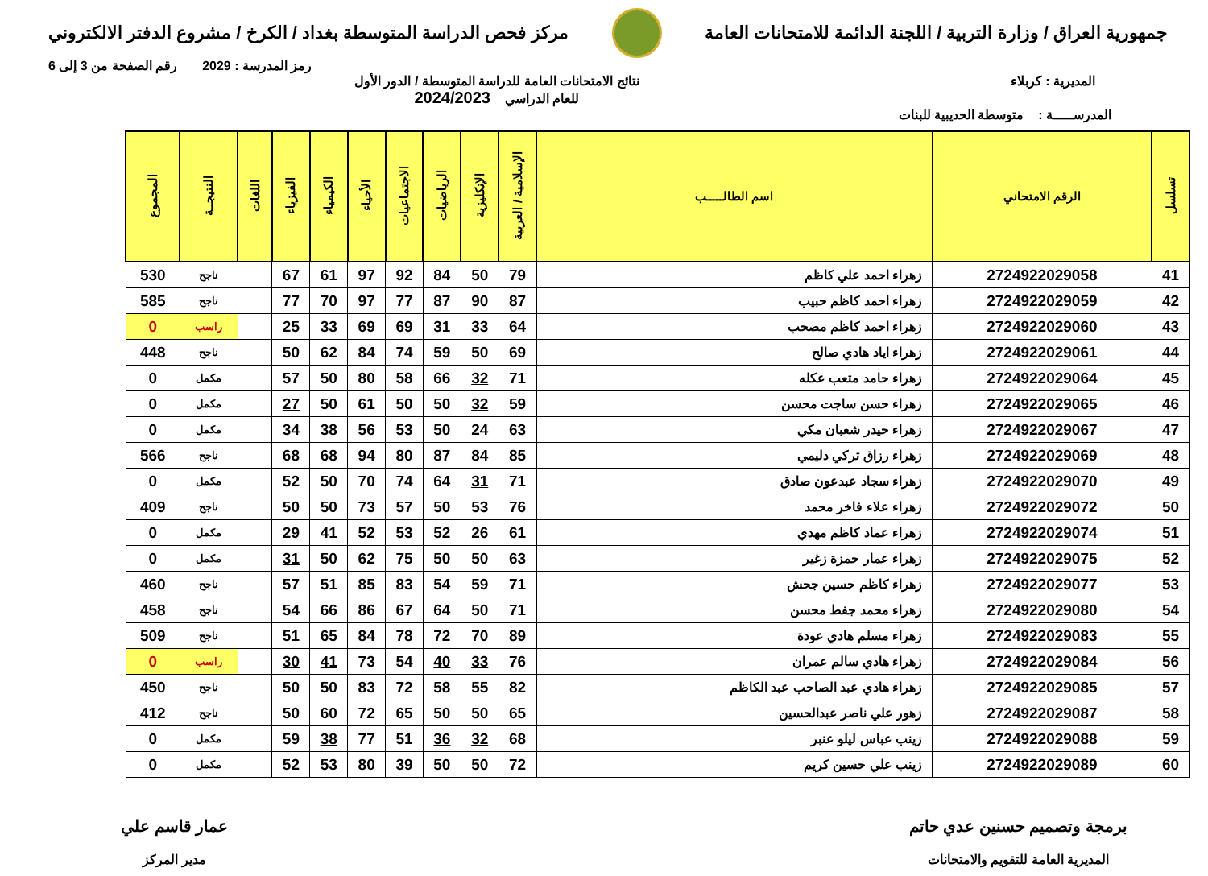جمهورية العراق / وزارة التربية / اللجنة الدائمة للامتحانات العامة
مركز فحص الدراسة المتوسطة بغداد / الكرخ / مشروع الدفتر الالكتروني
رمز المدرسة : 2029 رقم الصفحة من 3 إلى 6
المديرية : كربلاء نتائج الامتحانات العامة للدراسة المتوسطة / الدور الأول
للعام الدراسي 2024/2023
المدرســـــة : متوسطة الحديبية للبنات
| تسلسل | الرقم الامتحاني | اسم الطالـــــب | الإسلامية / العربية | الإنكليزية | الرياضيات | الاجتماعيات | الأحياء | الكيمياء | الفيزياء | اللغات | النتيجــة | المجموع |
| --- | --- | --- | --- | --- | --- | --- | --- | --- | --- | --- | --- | --- |
| 41 | 2724922029058 | زهراء احمد علي كاظم | 79 | 50 | 84 | 92 | 97 | 61 | 67 | | ناجح | 530 |
| 42 | 2724922029059 | زهراء احمد كاظم حبيب | 87 | 90 | 87 | 77 | 97 | 70 | 77 | | ناجح | 585 |
| 43 | 2724922029060 | زهراء احمد كاظم مصحب | 64 | 33 | 31 | 69 | 69 | 33 | 25 | | راسب | 0 |
| 44 | 2724922029061 | زهراء اياد هادي صالح | 69 | 50 | 59 | 74 | 84 | 62 | 50 | | ناجح | 448 |
| 45 | 2724922029064 | زهراء حامد متعب عكله | 71 | 32 | 66 | 58 | 80 | 50 | 57 | | مكمل | 0 |
| 46 | 2724922029065 | زهراء حسن ساجت محسن | 59 | 32 | 50 | 50 | 61 | 50 | 27 | | مكمل | 0 |
| 47 | 2724922029067 | زهراء حيدر شعبان مكي | 63 | 24 | 50 | 53 | 56 | 38 | 34 | | مكمل | 0 |
| 48 | 2724922029069 | زهراء رزاق تركي دليمي | 85 | 84 | 87 | 80 | 94 | 68 | 68 | | ناجح | 566 |
| 49 | 2724922029070 | زهراء سجاد عبدعون صادق | 71 | 31 | 64 | 74 | 70 | 50 | 52 | | مكمل | 0 |
| 50 | 2724922029072 | زهراء علاء فاخر محمد | 76 | 53 | 50 | 57 | 73 | 50 | 50 | | ناجح | 409 |
| 51 | 2724922029074 | زهراء عماد كاظم مهدي | 61 | 26 | 52 | 53 | 52 | 41 | 29 | | مكمل | 0 |
| 52 | 2724922029075 | زهراء عمار حمزة زغير | 63 | 50 | 50 | 75 | 62 | 50 | 31 | | مكمل | 0 |
| 53 | 2724922029077 | زهراء كاظم حسين جحش | 71 | 59 | 54 | 83 | 85 | 51 | 57 | | ناجح | 460 |
| 54 | 2724922029080 | زهراء محمد جفط محسن | 71 | 50 | 64 | 67 | 86 | 66 | 54 | | ناجح | 458 |
| 55 | 2724922029083 | زهراء مسلم هادي عودة | 89 | 70 | 72 | 78 | 84 | 65 | 51 | | ناجح | 509 |
| 56 | 2724922029084 | زهراء هادي سالم عمران | 76 | 33 | 40 | 54 | 73 | 41 | 30 | | راسب | 0 |
| 57 | 2724922029085 | زهراء هادي عبد الصاحب عبد الكاظم | 82 | 55 | 58 | 72 | 83 | 50 | 50 | | ناجح | 450 |
| 58 | 2724922029087 | زهور علي ناصر عبدالحسين | 65 | 50 | 50 | 65 | 72 | 60 | 50 | | ناجح | 412 |
| 59 | 2724922029088 | زينب عباس ليلو عنبر | 68 | 32 | 36 | 51 | 77 | 38 | 59 | | مكمل | 0 |
| 60 | 2724922029089 | زينب علي حسين كريم | 72 | 50 | 50 | 39 | 80 | 53 | 52 | | مكمل | 0 |
برمجة وتصميم حسنين عدي حاتم
المديرية العامة للتقويم والامتحانات
عمار قاسم علي
مدير المركز